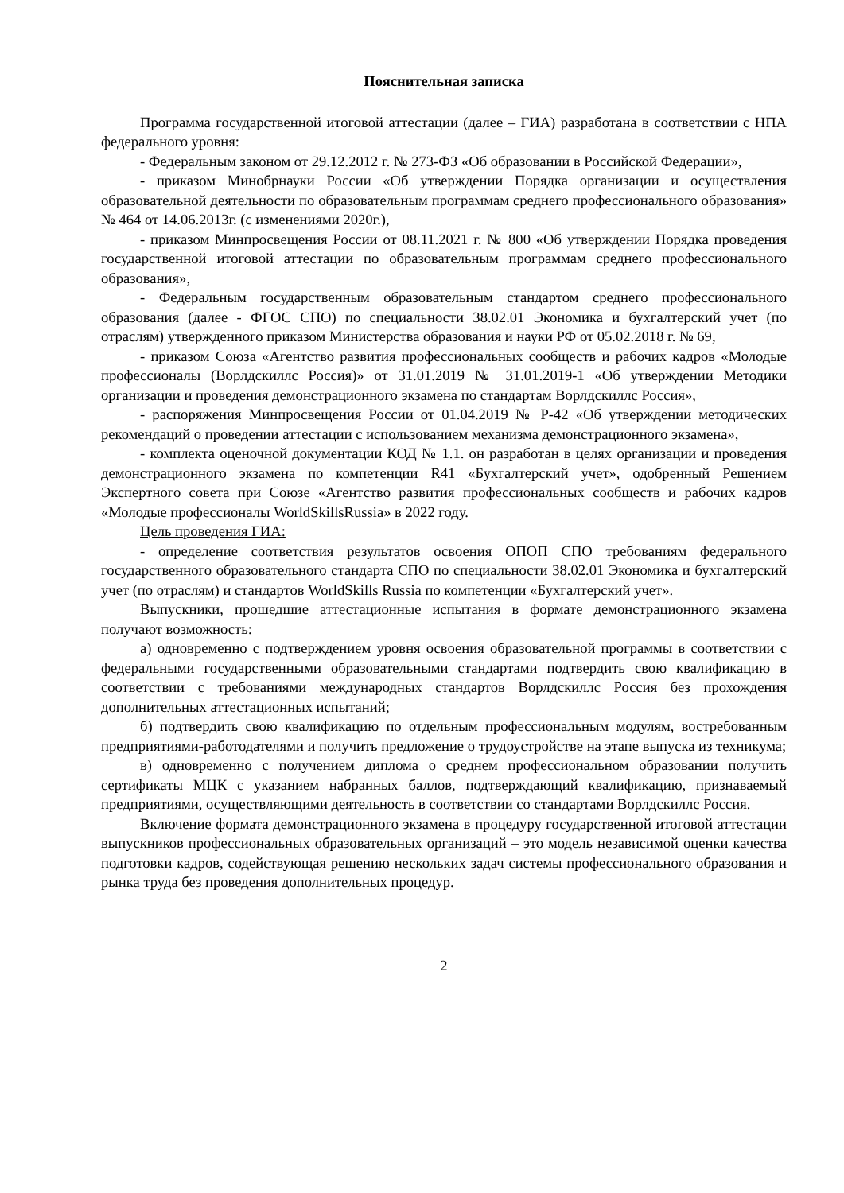Пояснительная записка
Программа государственной итоговой аттестации (далее – ГИА) разработана в соответствии с НПА федерального уровня:
- Федеральным законом от 29.12.2012 г. № 273-ФЗ «Об образовании в Российской Федерации»,
- приказом Минобрнауки России «Об утверждении Порядка организации и осуществления образовательной деятельности по образовательным программам среднего профессионального образования» № 464 от 14.06.2013г. (с изменениями 2020г.),
- приказом Минпросвещения России от 08.11.2021 г. № 800 «Об утверждении Порядка проведения государственной итоговой аттестации по образовательным программам среднего профессионального образования»,
- Федеральным государственным образовательным стандартом среднего профессионального образования (далее - ФГОС СПО) по специальности 38.02.01 Экономика и бухгалтерский учет (по отраслям) утвержденного приказом Министерства образования и науки РФ от 05.02.2018 г. № 69,
- приказом Союза «Агентство развития профессиональных сообществ и рабочих кадров «Молодые профессионалы (Ворлдскиллс Россия)» от 31.01.2019 № 31.01.2019-1 «Об утверждении Методики организации и проведения демонстрационного экзамена по стандартам Ворлдскиллс Россия»,
- распоряжения Минпросвещения России от 01.04.2019 № Р-42 «Об утверждении методических рекомендаций о проведении аттестации с использованием механизма демонстрационного экзамена»,
- комплекта оценочной документации КОД № 1.1. он разработан в целях организации и проведения демонстрационного экзамена по компетенции R41 «Бухгалтерский учет», одобренный Решением Экспертного совета при Союзе «Агентство развития профессиональных сообществ и рабочих кадров «Молодые профессионалы WorldSkillsRussia» в 2022 году.
Цель проведения ГИА:
- определение соответствия результатов освоения ОПОП СПО требованиям федерального государственного образовательного стандарта СПО по специальности 38.02.01 Экономика и бухгалтерский учет (по отраслям) и стандартов WorldSkills Russia по компетенции «Бухгалтерский учет».
Выпускники, прошедшие аттестационные испытания в формате демонстрационного экзамена получают возможность:
а) одновременно с подтверждением уровня освоения образовательной программы в соответствии с федеральными государственными образовательными стандартами подтвердить свою квалификацию в соответствии с требованиями международных стандартов Ворлдскиллс Россия без прохождения дополнительных аттестационных испытаний;
б) подтвердить свою квалификацию по отдельным профессиональным модулям, востребованным предприятиями-работодателями и получить предложение о трудоустройстве на этапе выпуска из техникума;
в) одновременно с получением диплома о среднем профессиональном образовании получить сертификаты МЦК с указанием набранных баллов, подтверждающий квалификацию, признаваемый предприятиями, осуществляющими деятельность в соответствии со стандартами Ворлдскиллс Россия.
Включение формата демонстрационного экзамена в процедуру государственной итоговой аттестации выпускников профессиональных образовательных организаций – это модель независимой оценки качества подготовки кадров, содействующая решению нескольких задач системы профессионального образования и рынка труда без проведения дополнительных процедур.
2